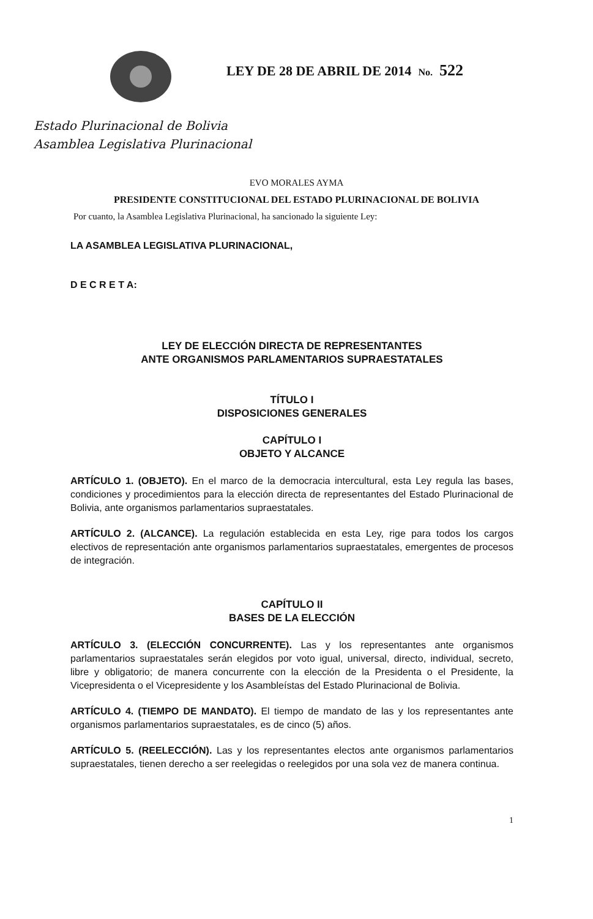LEY DE 28 DE ABRIL DE 2014 No. 522
Estado Plurinacional de Bolivia
Asamblea Legislativa Plurinacional
EVO MORALES AYMA
PRESIDENTE CONSTITUCIONAL DEL ESTADO PLURINACIONAL DE BOLIVIA
Por cuanto, la Asamblea Legislativa Plurinacional, ha sancionado la siguiente Ley:
LA ASAMBLEA LEGISLATIVA PLURINACIONAL,
D E C R E T A:
LEY DE ELECCIÓN DIRECTA DE REPRESENTANTES
ANTE ORGANISMOS PARLAMENTARIOS SUPRAESTATALES
TÍTULO I
DISPOSICIONES GENERALES
CAPÍTULO I
OBJETO Y ALCANCE
ARTÍCULO 1. (OBJETO). En el marco de la democracia intercultural, esta Ley regula las bases, condiciones y procedimientos para la elección directa de representantes del Estado Plurinacional de Bolivia, ante organismos parlamentarios supraestatales.
ARTÍCULO 2. (ALCANCE). La regulación establecida en esta Ley, rige para todos los cargos electivos de representación ante organismos parlamentarios supraestatales, emergentes de procesos de integración.
CAPÍTULO II
BASES DE LA ELECCIÓN
ARTÍCULO 3. (ELECCIÓN CONCURRENTE). Las y los representantes ante organismos parlamentarios supraestatales serán elegidos por voto igual, universal, directo, individual, secreto, libre y obligatorio; de manera concurrente con la elección de la Presidenta o el Presidente, la Vicepresidenta o el Vicepresidente y los Asambleístas del Estado Plurinacional de Bolivia.
ARTÍCULO 4. (TIEMPO DE MANDATO). El tiempo de mandato de las y los representantes ante organismos parlamentarios supraestatales, es de cinco (5) años.
ARTÍCULO 5. (REELECCIÓN). Las y los representantes electos ante organismos parlamentarios supraestatales, tienen derecho a ser reelegidas o reelegidos por una sola vez de manera continua.
1